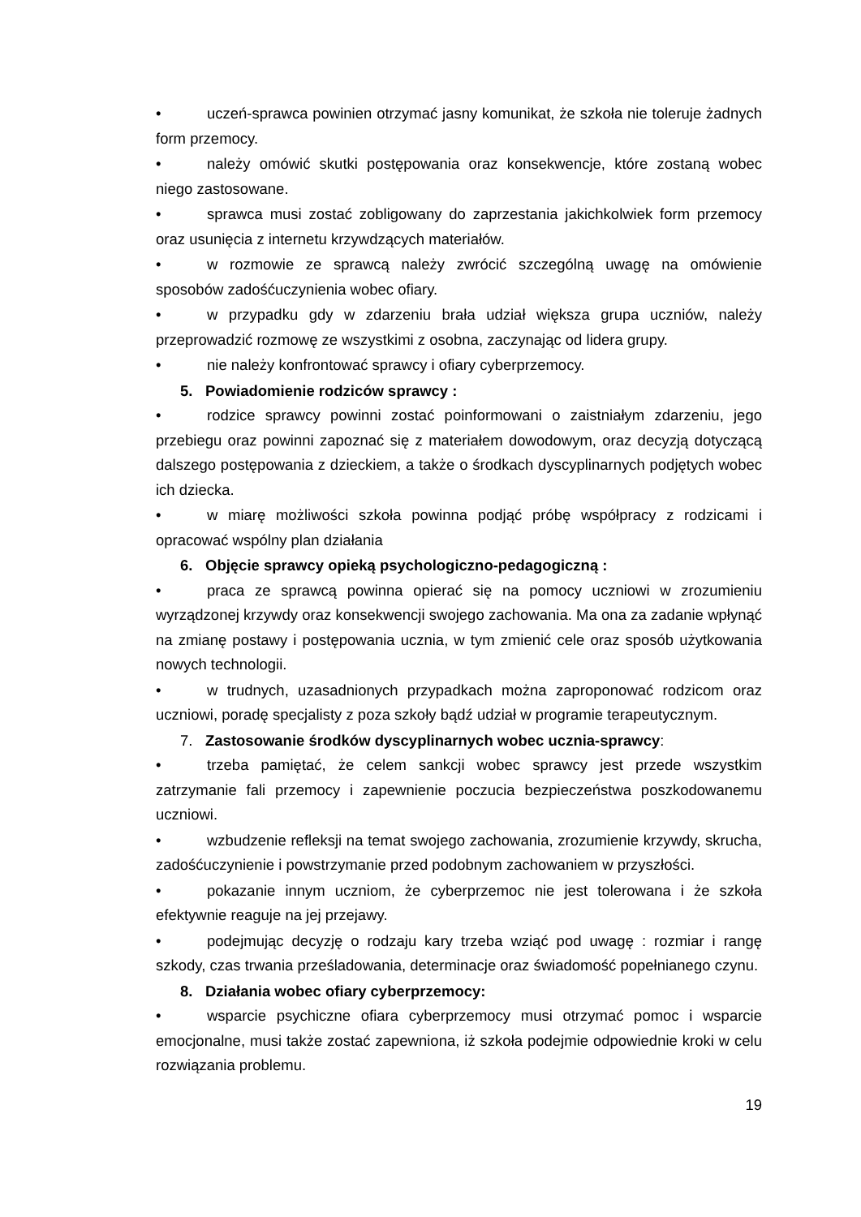• uczeń-sprawca powinien otrzymać jasny komunikat, że szkoła nie toleruje żadnych form przemocy.
• należy omówić skutki postępowania oraz konsekwencje, które zostaną wobec niego zastosowane.
• sprawca musi zostać zobligowany do zaprzestania jakichkolwiek form przemocy oraz usunięcia z internetu krzywdzących materiałów.
• w rozmowie ze sprawcą należy zwrócić szczególną uwagę na omówienie sposobów zadośćuczynienia wobec ofiary.
• w przypadku gdy w zdarzeniu brała udział większa grupa uczniów, należy przeprowadzić rozmowę ze wszystkimi z osobna, zaczynając od lidera grupy.
• nie należy konfrontować sprawcy i ofiary cyberprzemocy.
5. Powiadomienie rodziców sprawcy :
• rodzice sprawcy powinni zostać poinformowani o zaistniałym zdarzeniu, jego przebiegu oraz powinni zapoznać się z materiałem dowodowym, oraz decyzją dotyczącą dalszego postępowania z dzieckiem, a także o środkach dyscyplinarnych podjętych wobec ich dziecka.
• w miarę możliwości szkoła powinna podjąć próbę współpracy z rodzicami i opracować wspólny plan działania
6. Objęcie sprawcy opieką psychologiczno-pedagogiczną :
• praca ze sprawcą powinna opierać się na pomocy uczniowi w zrozumieniu wyrządzonej krzywdy oraz konsekwencji swojego zachowania. Ma ona za zadanie wpłynąć na zmianę postawy i postępowania ucznia, w tym zmienić cele oraz sposób użytkowania nowych technologii.
• w trudnych, uzasadnionych przypadkach można zaproponować rodzicom oraz uczniowi, poradę specjalisty z poza szkoły bądź udział w programie terapeutycznym.
7. Zastosowanie środków dyscyplinarnych wobec ucznia-sprawcy:
• trzeba pamiętać, że celem sankcji wobec sprawcy jest przede wszystkim zatrzymanie fali przemocy i zapewnienie poczucia bezpieczeństwa poszkodowanemu uczniowi.
• wzbudzenie refleksji na temat swojego zachowania, zrozumienie krzywdy, skrucha, zadośćuczynienie i powstrzymanie przed podobnym zachowaniem w przyszłości.
• pokazanie innym uczniom, że cyberprzemoc nie jest tolerowana i że szkoła efektywnie reaguje na jej przejawy.
• podejmując decyzję o rodzaju kary trzeba wziąć pod uwagę : rozmiar i rangę szkody, czas trwania prześladowania, determinacje oraz świadomość popełnianego czynu.
8. Działania wobec ofiary cyberprzemocy:
• wsparcie psychiczne ofiara cyberprzemocy musi otrzymać pomoc i wsparcie emocjonalne, musi także zostać zapewniona, iż szkoła podejmie odpowiednie kroki w celu rozwiązania problemu.
19